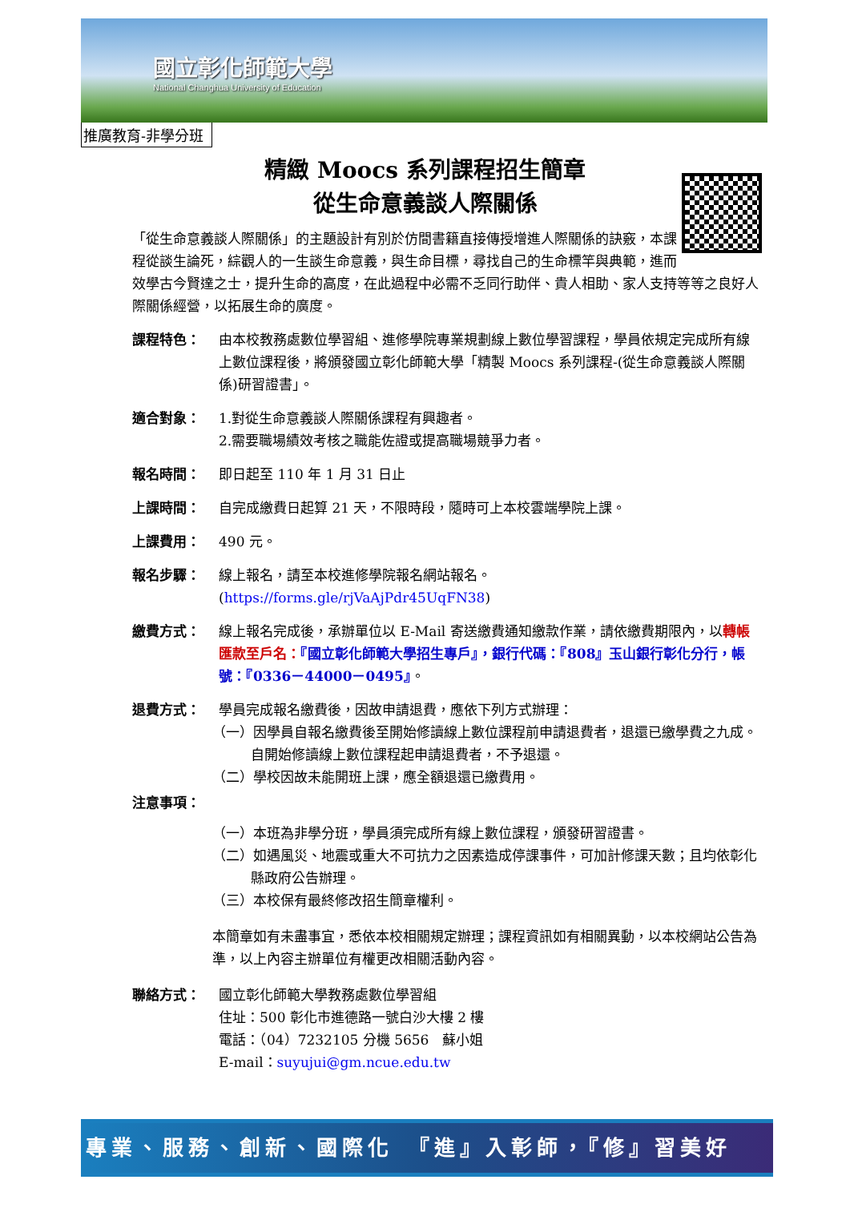國立彰化師範大學
National Changhua University of Education
推廣教育-非學分班
精緻 Moocs 系列課程招生簡章
從生命意義談人際關係
「從生命意義談人際關係」的主題設計有別於仿間書籍直接傳授增進人際關係的訣竅，本課程從談生論死，綜觀人的一生談生命意義，與生命目標，尋找自己的生命標竿與典範，進而效學古今賢達之士，提升生命的高度，在此過程中必需不乏同行助伴、貴人相助、家人支持等等之良好人際關係經營，以拓展生命的廣度。
課程特色： 由本校教務處數位學習組、進修學院專業規劃線上數位學習課程，學員依規定完成所有線上數位課程後，將頒發國立彰化師範大學「精製 Moocs 系列課程-(從生命意義談人際關係)研習證書」。
適合對象： 1.對從生命意義談人際關係課程有興趣者。
2.需要職場績效考核之職能佐證或提高職場競爭力者。
報名時間： 即日起至 110 年 1 月 31 日止
上課時間： 自完成繳費日起算 21 天，不限時段，隨時可上本校雲端學院上課。
上課費用： 490 元。
報名步驟： 線上報名，請至本校進修學院報名網站報名。
(https://forms.gle/rjVaAjPdr45UqFN38)
繳費方式： 線上報名完成後，承辦單位以 E-Mail 寄送繳費通知繳款作業，請依繳費期限內，以轉帳匯款至戶名：『國立彰化師範大學招生專戶』，銀行代碼：『808』玉山銀行彰化分行，帳號：『0336－44000－0495』。
退費方式： 學員完成報名繳費後，因故申請退費，應依下列方式辦理：
（一）因學員自報名繳費後至開始修讀線上數位課程前申請退費者，退還已繳學費之九成。自開始修讀線上數位課程起申請退費者，不予退還。
（二）學校因故未能開班上課，應全額退還已繳費用。
注意事項：
（一）本班為非學分班，學員須完成所有線上數位課程，頒發研習證書。
（二）如遇風災、地震或重大不可抗力之因素造成停課事件，可加計修課天數；且均依彰化縣政府公告辦理。
（三）本校保有最終修改招生簡章權利。
本簡章如有未盡事宜，悉依本校相關規定辦理；課程資訊如有相關異動，以本校網站公告為準，以上內容主辦單位有權更改相關活動內容。
聯絡方式： 國立彰化師範大學教務處數位學習組
住址：500 彰化市進德路一號白沙大樓 2 樓
電話：（04）7232105 分機 5656　蘇小姐
E-mail：suyujui@gm.ncue.edu.tw
專業、服務、創新、國際化　『進』入彰師，『修』習美好